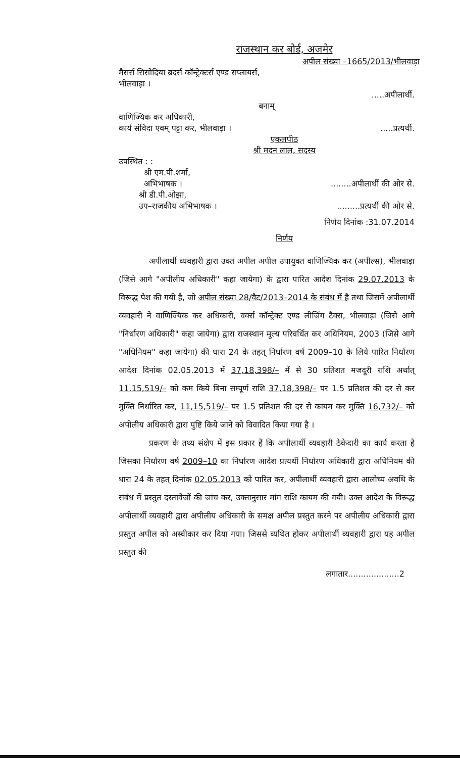राजस्थान कर बोर्ड, अजमेर
अपील संख्या –1665/2013/भीलवाड़ा
मैसर्स सिसोदिया ब्रदर्स कॉन्ट्रेक्टर्स एण्ड सप्लायर्स,
भीलवाड़ा ।
.....अपीलार्थी.
बनाम्
वाणिज्यिक कर अधिकारी,
कार्य संविदा एवम् पट्टा कर, भीलवाड़ा ।
.....प्रत्यर्थी.
एकलपीठ
श्री मदन लाल, सदस्य
उपस्थित : :
श्री एम.पी.शर्मा,
अभिभाषक ।
........अपीलार्थी की ओर से.
श्री डी.पी.ओझा,
उप–राजकीय अभिभाषक ।
.........प्रत्यर्थी की ओर से.
निर्णय दिनांक :31.07.2014
निर्णय
अपीलार्थी व्यवहारी द्वारा उक्त अपील अपील उपायुक्त वाणिज्यिक कर (अपील्स), भीलवाड़ा (जिसे आगे "अपीलीय अधिकारी" कहा जायेगा) के द्वारा पारित आदेश दिनांक 29.07.2013 के विरूद्ध पेश की गयी है, जो अपील संख्या 28/वैट/2013–2014 के संबंध में है तथा जिसमें अपीलार्थी व्यवहारी ने वाणिज्यिक कर अधिकारी, वर्क्स कॉन्ट्रेक्ट एण्ड लीजिंग टैक्स, भीलवाड़ा (जिसे आगे "निर्धारण अधिकारी" कहा जायेगा) द्वारा राजस्थान मूल्य परिवर्धित कर अधिनियम, 2003 (जिसे आगे "अधिनियम" कहा जायेगा) की धारा 24 के तहत् निर्धारण वर्ष 2009–10 के लिये पारित निर्धारण आदेश दिनांक 02.05.2013 में 37,18,398/– में से 30 प्रतिशत मजदूरी राशि अर्थात् 11,15,519/– को कम किये बिना सम्पूर्ण राशि 37,18,398/– पर 1.5 प्रतिशत की दर से कर मुक्ति निर्धारित कर, 11,15,519/– पर 1.5 प्रतिशत की दर से कायम कर मुक्ति 16,732/– को अपीलीय अधिकारी द्वारा पुष्टि किये जाने को विवादित किया गया है ।
प्रकरण के तथ्य संक्षेप में इस प्रकार हैं कि अपीलार्थी व्यवहारी ठेकेदारी का कार्य करता है जिसका निर्धारण वर्ष 2009–10 का निर्धारण आदेश प्रत्यर्थी निर्धारण अधिकारी द्वारा अधिनियम की धारा 24 के तहत् दिनांक 02.05.2013 को पारित कर, अपीलार्थी व्यवहारी द्वारा आलोच्य अवधि के संबंध में प्रस्तुत दस्तावेजों की जांच कर, उक्तानुसार मांग राशि कायम की गयी। उक्त आदेश के विरूद्ध अपीलार्थी व्यवहारी द्वारा अपीलीय अधिकारी के समक्ष अपील प्रस्तुत करने पर अपीलीय अधिकारी द्वारा प्रस्तुत अपील को अस्वीकार कर दिया गया। जिससे व्यथित होकर अपीलार्थी व्यवहारी द्वारा यह अपील प्रस्तुत की
लगातार....................2